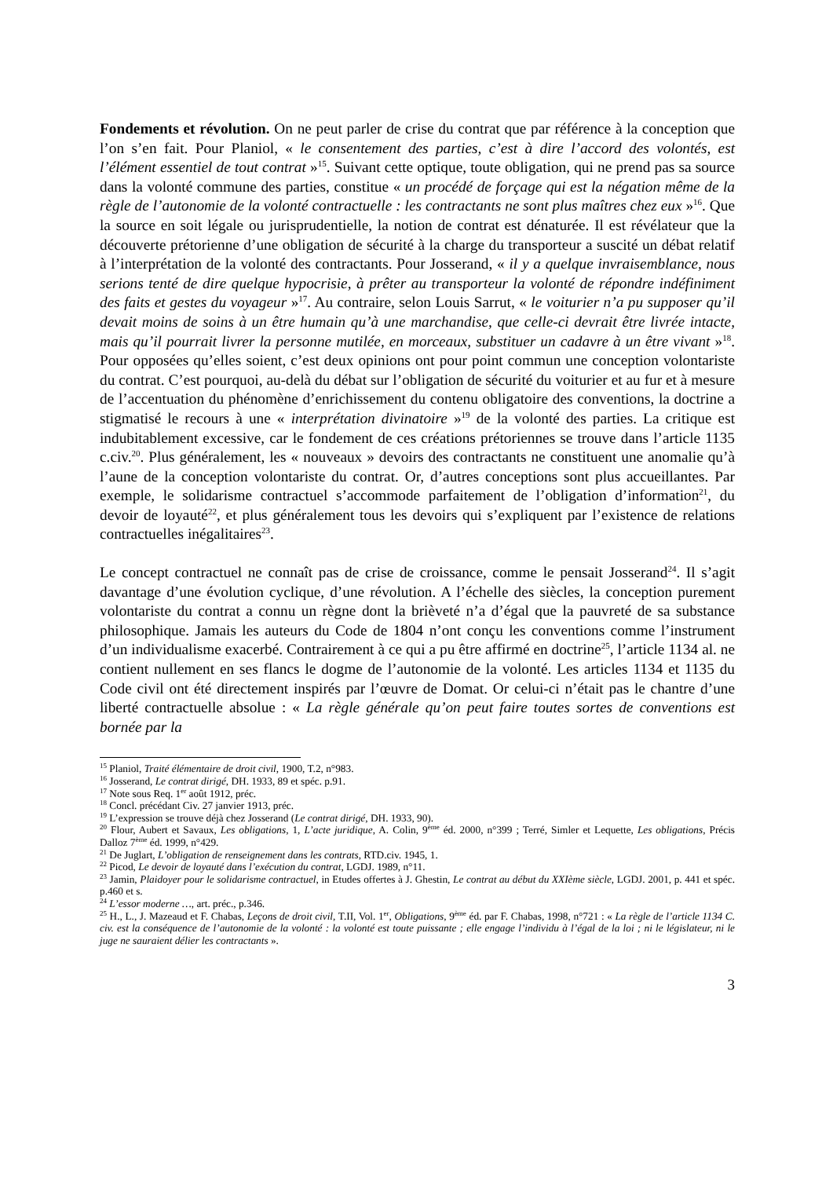Fondements et révolution. On ne peut parler de crise du contrat que par référence à la conception que l’on s’en fait. Pour Planiol, « le consentement des parties, c’est à dire l’accord des volontés, est l’élément essentiel de tout contrat »<sup>15</sup>. Suivant cette optique, toute obligation, qui ne prend pas sa source dans la volonté commune des parties, constitue « un procédé de forçage qui est la négation même de la règle de l’autonomie de la volonté contractuelle : les contractants ne sont plus maîtres chez eux »<sup>16</sup>. Que la source en soit légale ou jurisprudentielle, la notion de contrat est dénaturée. Il est révélateur que la découverte prétorienne d’une obligation de sécurité à la charge du transporteur a suscité un débat relatif à l’interprétation de la volonté des contractants. Pour Josserand, « il y a quelque invraisemblance, nous serions tenté de dire quelque hypocrisie, à prêter au transporteur la volonté de répondre indéfiniment des faits et gestes du voyageur »<sup>17</sup>. Au contraire, selon Louis Sarrut, « le voiturier n’a pu supposer qu’il devait moins de soins à un être humain qu’à une marchandise, que celle-ci devrait être livrée intacte, mais qu’il pourrait livrer la personne mutilée, en morceaux, substituer un cadavre à un être vivant »<sup>18</sup>. Pour opposées qu’elles soient, c’est deux opinions ont pour point commun une conception volontariste du contrat. C’est pourquoi, au-delà du débat sur l’obligation de sécurité du voiturier et au fur et à mesure de l’accentuation du phénomène d’enrichissement du contenu obligatoire des conventions, la doctrine a stigmatisé le recours à une « interprétation divinatoire »<sup>19</sup> de la volonté des parties. La critique est indubitablement excessive, car le fondement de ces créations prétoriennes se trouve dans l’article 1135 c.civ.<sup>20</sup>. Plus généralement, les « nouveaux » devoirs des contractants ne constituent une anomalie qu’à l’aune de la conception volontariste du contrat. Or, d’autres conceptions sont plus accueillantes. Par exemple, le solidarisme contractuel s’accommode parfaitement de l’obligation d’information<sup>21</sup>, du devoir de loyauté<sup>22</sup>, et plus généralement tous les devoirs qui s’expliquent par l’existence de relations contractuelles inégalitaires<sup>23</sup>.
Le concept contractuel ne connaît pas de crise de croissance, comme le pensait Josserand<sup>24</sup>. Il s’agit davantage d’une évolution cyclique, d’une révolution. A l’échelle des siècles, la conception purement volontariste du contrat a connu un règne dont la brièveté n’a d’égal que la pauvreté de sa substance philosophique. Jamais les auteurs du Code de 1804 n’ont conçu les conventions comme l’instrument d’un individualisme exacerbé. Contrairement à ce qui a pu être affirmé en doctrine<sup>25</sup>, l’article 1134 al. ne contient nullement en ses flancs le dogme de l’autonomie de la volonté. Les articles 1134 et 1135 du Code civil ont été directement inspirés par l’œuvre de Domat. Or celui-ci n’était pas le chantre d’une liberté contractuelle absolue : « La règle générale qu’on peut faire toutes sortes de conventions est bornée par la
<sup>15</sup> Planiol, Traité élémentaire de droit civil, 1900, T.2, n°983.
<sup>16</sup> Josserand, Le contrat dirigé, DH. 1933, 89 et spéc. p.91.
<sup>17</sup> Note sous Req. 1<sup>er</sup> août 1912, préc.
<sup>18</sup> Concl. précédant Civ. 27 janvier 1913, préc.
<sup>19</sup> L’expression se trouve déjà chez Josserand (Le contrat dirigé, DH. 1933, 90).
<sup>20</sup> Flour, Aubert et Savaux, Les obligations, 1, L’acte juridique, A. Colin, 9<sup>ème</sup> éd. 2000, n°399 ; Terré, Simler et Lequette, Les obligations, Précis Dalloz 7<sup>ème</sup> éd. 1999, n°429.
<sup>21</sup> De Juglart, L’obligation de renseignement dans les contrats, RTD.civ. 1945, 1.
<sup>22</sup> Picod, Le devoir de loyauté dans l’exécution du contrat, LGDJ. 1989, n°11.
<sup>23</sup> Jamin, Plaidoyer pour le solidarisme contractuel, in Etudes offertes à J. Ghestin, Le contrat au début du XXIème siècle, LGDJ. 2001, p. 441 et spéc. p.460 et s.
<sup>24</sup> L’essor moderne …, art. préc., p.346.
<sup>25</sup> H., L., J. Mazeaud et F. Chabas, Leçons de droit civil, T.II, Vol. 1<sup>er</sup>, Obligations, 9<sup>ème</sup> éd. par F. Chabas, 1998, n°721 : « La règle de l’article 1134 C. civ. est la conséquence de l’autonomie de la volonté : la volonté est toute puissante ; elle engage l’individu à l’égal de la loi ; ni le législateur, ni le juge ne sauraient délier les contractants ».
3